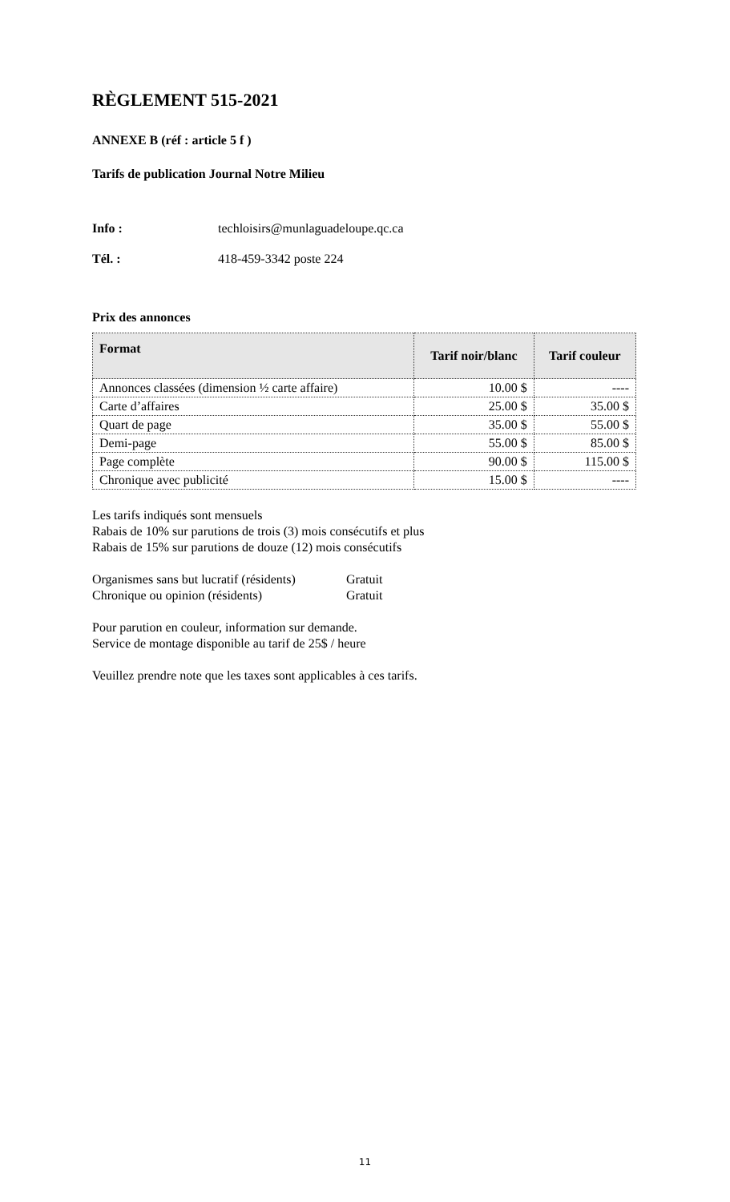RÈGLEMENT 515-2021
ANNEXE B (réf : article 5 f )
Tarifs de publication Journal Notre Milieu
Info : techloisirs@munlaguadeloupe.qc.ca
Tél. : 418-459-3342 poste 224
Prix des annonces
| Format | Tarif noir/blanc | Tarif couleur |
| --- | --- | --- |
| Annonces classées (dimension ½ carte affaire) | 10.00 $ | ---- |
| Carte d’affaires | 25.00 $ | 35.00 $ |
| Quart de page | 35.00 $ | 55.00 $ |
| Demi-page | 55.00 $ | 85.00 $ |
| Page complète | 90.00 $ | 115.00 $ |
| Chronique avec publicité | 15.00 $ | ---- |
Les tarifs indiqués sont mensuels
Rabais de 10% sur parutions de trois (3) mois consécutifs et plus
Rabais de 15% sur parutions de douze (12) mois consécutifs
Organismes sans but lucratif (résidents) Gratuit
Chronique ou opinion (résidents) Gratuit
Pour parution en couleur, information sur demande.
Service de montage disponible au tarif de 25$ / heure
Veuillez prendre note que les taxes sont applicables à ces tarifs.
11